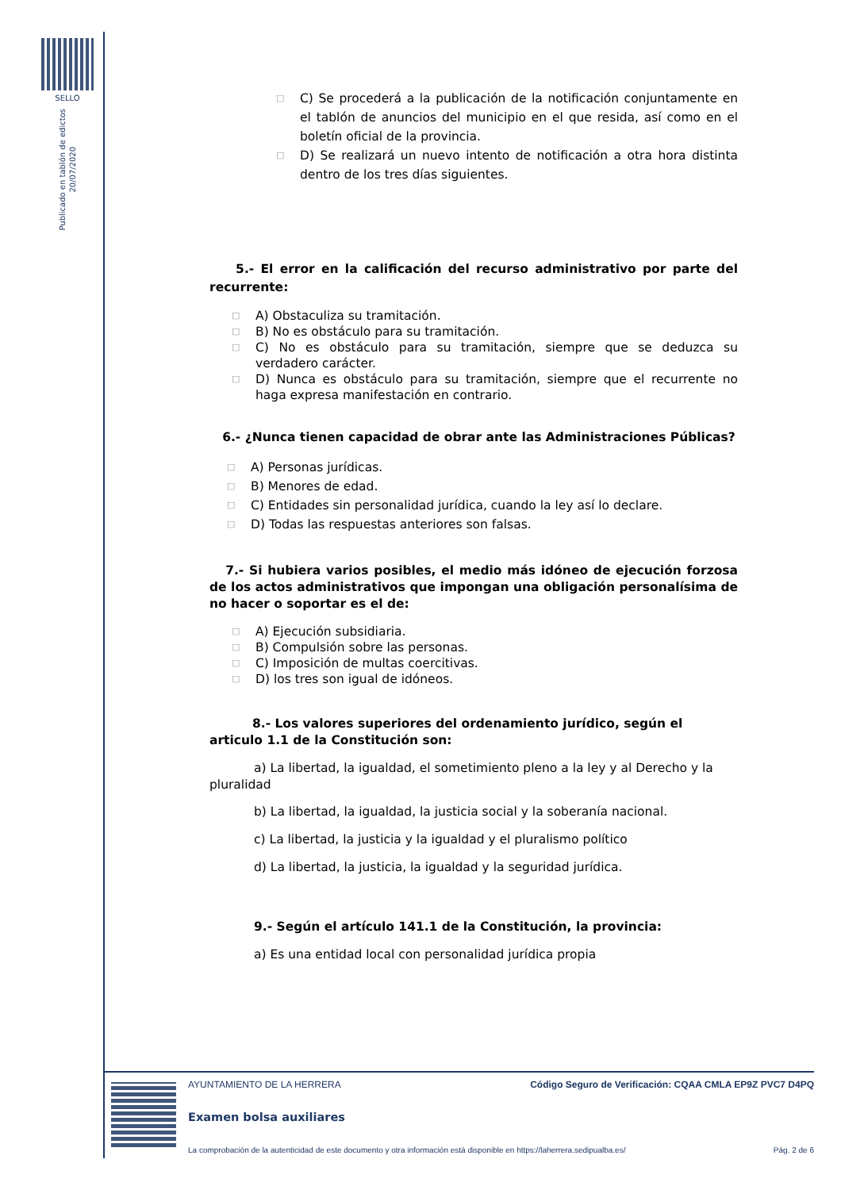SELLO
Publicado en tablón de edictos
20/07/2020
□ C) Se procederá a la publicación de la notificación conjuntamente en el tablón de anuncios del municipio en el que resida, así como en el boletín oficial de la provincia.
□ D) Se realizará un nuevo intento de notificación a otra hora distinta dentro de los tres días siguientes.
5.- El error en la calificación del recurso administrativo por parte del recurrente:
□ A) Obstaculiza su tramitación.
□ B) No es obstáculo para su tramitación.
□ C) No es obstáculo para su tramitación, siempre que se deduzca su verdadero carácter.
□ D) Nunca es obstáculo para su tramitación, siempre que el recurrente no haga expresa manifestación en contrario.
6.- ¿Nunca tienen capacidad de obrar ante las Administraciones Públicas?
□ A) Personas jurídicas.
□ B) Menores de edad.
□ C) Entidades sin personalidad jurídica, cuando la ley así lo declare.
□ D) Todas las respuestas anteriores son falsas.
7.- Si hubiera varios posibles, el medio más idóneo de ejecución forzosa de los actos administrativos que impongan una obligación personalísima de no hacer o soportar es el de:
□ A) Ejecución subsidiaria.
□ B) Compulsión sobre las personas.
□ C) Imposición de multas coercitivas.
□ D) los tres son igual de idóneos.
8.- Los valores superiores del ordenamiento jurídico, según el articulo 1.1 de la Constitución son:
a) La libertad, la igualdad, el sometimiento pleno a la ley y al Derecho y la pluralidad
b) La libertad, la igualdad, la justicia social y la soberanía nacional.
c) La libertad, la justicia y la igualdad y el pluralismo político
d) La libertad, la justicia, la igualdad y la seguridad jurídica.
9.- Según el artículo 141.1 de la Constitución, la provincia:
a) Es una entidad local con personalidad jurídica propia
AYUNTAMIENTO DE LA HERRERA Código Seguro de Verificación: CQAA CMLA EP9Z PVC7 D4PQ
Examen bolsa auxiliares
La comprobación de la autenticidad de este documento y otra información está disponible en https://laherrera.sedipualba.es/ Pág. 2 de 6